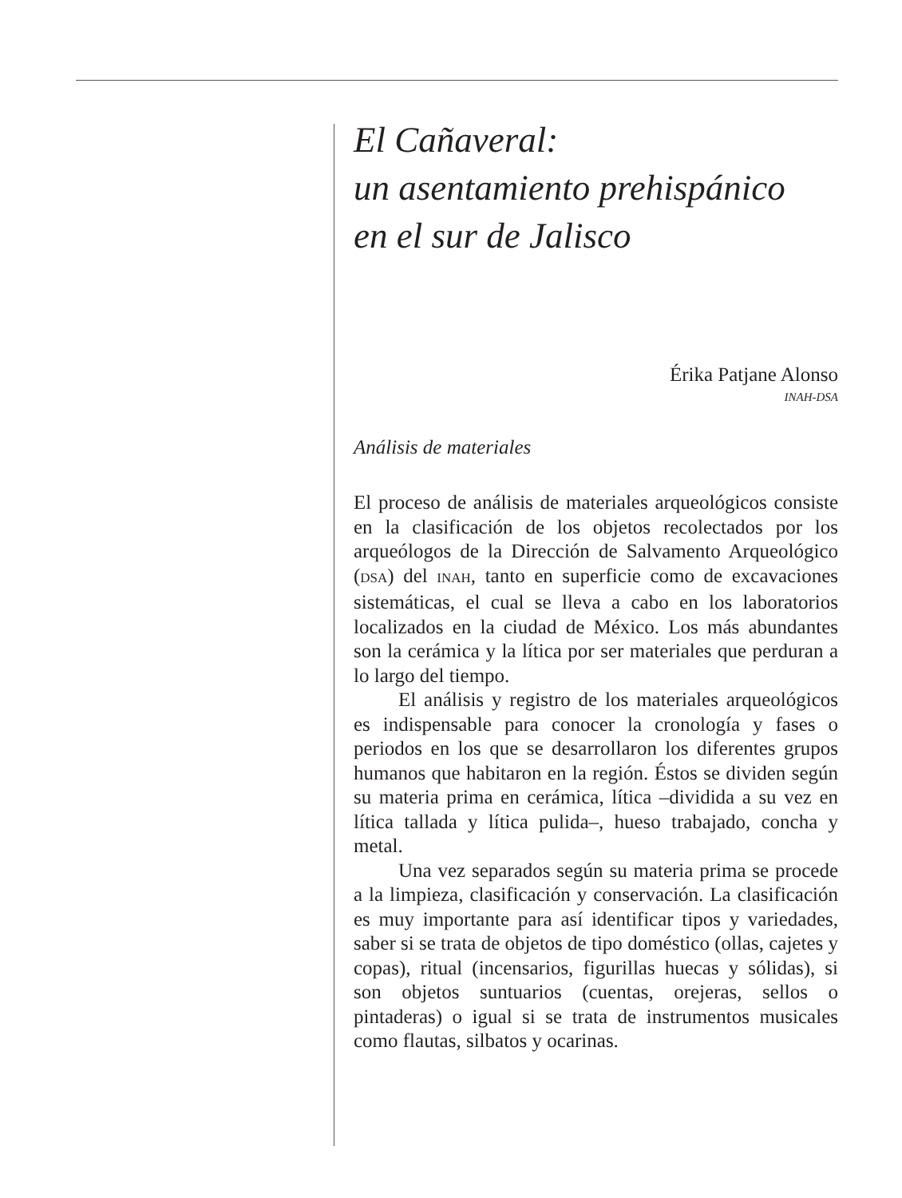El Cañaveral:
un asentamiento prehispánico
en el sur de Jalisco
Érika Patjane Alonso
INAH-DSA
Análisis de materiales
El proceso de análisis de materiales arqueológicos consiste en la clasificación de los objetos recolectados por los arqueólogos de la Dirección de Salvamento Arqueológico (DSA) del INAH, tanto en superficie como de excavaciones sistemáticas, el cual se lleva a cabo en los laboratorios localizados en la ciudad de México. Los más abundantes son la cerámica y la lítica por ser materiales que perduran a lo largo del tiempo.
El análisis y registro de los materiales arqueológicos es indispensable para conocer la cronología y fases o periodos en los que se desarrollaron los diferentes grupos humanos que habitaron en la región. Éstos se dividen según su materia prima en cerámica, lítica –dividida a su vez en lítica tallada y lítica pulida–, hueso trabajado, concha y metal.
Una vez separados según su materia prima se procede a la limpieza, clasificación y conservación. La clasificación es muy importante para así identificar tipos y variedades, saber si se trata de objetos de tipo doméstico (ollas, cajetes y copas), ritual (incensarios, figurillas huecas y sólidas), si son objetos suntuarios (cuentas, orejeras, sellos o pintaderas) o igual si se trata de instrumentos musicales como flautas, silbatos y ocarinas.